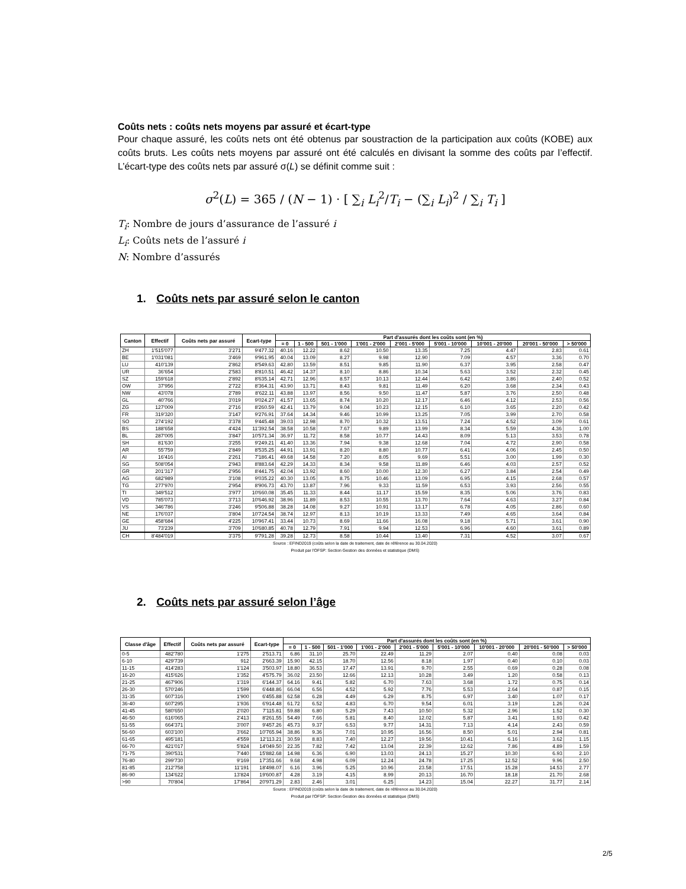Coûts nets : coûts nets moyens par assuré et écart-type
Pour chaque assuré, les coûts nets ont été obtenus par soustraction de la participation aux coûts (KOBE) aux coûts bruts. Les coûts nets moyens par assuré ont été calculés en divisant la somme des coûts par l’effectif. L’écart-type des coûts nets par assuré σ(L) se définit comme suit :
σ<sup>2</sup>(L) = 365 / (N − 1) · [ ∑<sub>i</sub> L<sub>i</sub><sup>2</sup>/T<sub>i</sub> − (∑<sub>i</sub> L<sub>i</sub>)<sup>2</sup> / ∑<sub>i</sub> T<sub>i</sub> ]
T<sub>i</sub>: Nombre de jours d’assurance de l’assuré i
L<sub>i</sub>: Coûts nets de l’assuré i
N: Nombre d’assurés
1. Coûts nets par assuré selon le canton
| Canton | Effectif | Coûts nets par assuré | Ecart-type | Part d'assurés dont les coûts sont (en %) | | | | | | | | |
| --- | --- | --- | --- | --- | --- | --- | --- | --- | --- | --- | --- | --- |
| | | | | = 0 | 1 - 500 | 501 - 1'000 | 1'001 - 2'000 | 2'001 - 5'000 | 5'001 - 10'000 | 10'001 - 20'000 | 20'001 - 50'000 | > 50'000 |
| ZH | 1'515'077 | 3'271 | 9'477.32 | 40.16 | 12.22 | 8.62 | 10.50 | 13.35 | 7.25 | 4.47 | 2.83 | 0.61 |
| BE | 1'031'081 | 3'469 | 9'961.95 | 40.04 | 13.09 | 8.27 | 9.98 | 12.90 | 7.09 | 4.57 | 3.36 | 0.70 |
| LU | 410'139 | 2'862 | 8'549.63 | 42.80 | 13.59 | 8.51 | 9.85 | 11.90 | 6.37 | 3.95 | 2.58 | 0.47 |
| UR | 36'654 | 2'583 | 8'810.51 | 46.42 | 14.37 | 8.10 | 8.86 | 10.34 | 5.63 | 3.52 | 2.32 | 0.45 |
| SZ | 159'618 | 2'892 | 8'635.14 | 42.71 | 12.96 | 8.57 | 10.13 | 12.44 | 6.42 | 3.86 | 2.40 | 0.52 |
| OW | 37'956 | 2'722 | 8'364.31 | 43.90 | 13.71 | 8.43 | 9.81 | 11.49 | 6.20 | 3.68 | 2.34 | 0.43 |
| NW | 43'078 | 2'789 | 8'622.11 | 43.88 | 13.97 | 8.56 | 9.50 | 11.47 | 5.87 | 3.76 | 2.50 | 0.48 |
| GL | 40'766 | 3'019 | 9'024.27 | 41.57 | 13.65 | 8.74 | 10.20 | 12.17 | 6.46 | 4.12 | 2.53 | 0.56 |
| ZG | 127'009 | 2'716 | 8'260.59 | 42.41 | 13.79 | 9.04 | 10.23 | 12.15 | 6.10 | 3.65 | 2.20 | 0.42 |
| FR | 319'320 | 3'147 | 9'276.91 | 37.64 | 14.34 | 9.46 | 10.99 | 13.25 | 7.05 | 3.99 | 2.70 | 0.58 |
| SO | 274'192 | 3'378 | 9'445.48 | 39.03 | 12.98 | 8.70 | 10.32 | 13.51 | 7.24 | 4.52 | 3.09 | 0.61 |
| BS | 188'658 | 4'424 | 11'392.54 | 38.58 | 10.58 | 7.67 | 9.89 | 13.99 | 8.34 | 5.59 | 4.36 | 1.00 |
| BL | 287'005 | 3'847 | 10'571.34 | 36.97 | 11.72 | 8.58 | 10.77 | 14.43 | 8.09 | 5.13 | 3.53 | 0.78 |
| SH | 81'630 | 3'255 | 9'249.21 | 41.40 | 13.36 | 7.94 | 9.38 | 12.68 | 7.04 | 4.72 | 2.90 | 0.58 |
| AR | 55'759 | 2'849 | 8'535.25 | 44.91 | 13.91 | 8.20 | 8.80 | 10.77 | 6.41 | 4.06 | 2.45 | 0.50 |
| AI | 16'416 | 2'261 | 7'186.41 | 49.68 | 14.58 | 7.20 | 8.05 | 9.69 | 5.51 | 3.00 | 1.99 | 0.30 |
| SG | 508'054 | 2'943 | 8'883.64 | 42.29 | 14.33 | 8.34 | 9.58 | 11.89 | 6.46 | 4.03 | 2.57 | 0.52 |
| GR | 201'317 | 2'956 | 8'441.75 | 42.04 | 13.92 | 8.60 | 10.00 | 12.30 | 6.27 | 3.84 | 2.54 | 0.49 |
| AG | 682'989 | 3'108 | 9'035.22 | 40.30 | 13.05 | 8.75 | 10.46 | 13.09 | 6.95 | 4.15 | 2.68 | 0.57 |
| TG | 277'970 | 2'954 | 8'906.73 | 43.70 | 13.87 | 7.96 | 9.33 | 11.59 | 6.53 | 3.93 | 2.56 | 0.55 |
| TI | 349'512 | 3'977 | 10'660.08 | 35.45 | 11.33 | 8.44 | 11.17 | 15.59 | 8.35 | 5.06 | 3.76 | 0.83 |
| VD | 785'073 | 3'713 | 10'646.92 | 38.96 | 11.89 | 8.53 | 10.55 | 13.70 | 7.64 | 4.63 | 3.27 | 0.84 |
| VS | 346'786 | 3'246 | 9'506.88 | 38.28 | 14.08 | 9.27 | 10.91 | 13.17 | 6.78 | 4.05 | 2.86 | 0.60 |
| NE | 176'037 | 3'804 | 10'724.54 | 38.74 | 12.97 | 8.13 | 10.19 | 13.33 | 7.49 | 4.65 | 3.64 | 0.84 |
| GE | 458'684 | 4'225 | 10'967.41 | 33.44 | 10.73 | 8.69 | 11.66 | 16.08 | 9.18 | 5.71 | 3.61 | 0.90 |
| JU | 73'239 | 3'709 | 10'680.85 | 40.78 | 12.79 | 7.91 | 9.94 | 12.53 | 6.96 | 4.60 | 3.61 | 0.89 |
| CH | 8'484'019 | 3'375 | 9'791.28 | 39.28 | 12.73 | 8.58 | 10.44 | 13.40 | 7.31 | 4.52 | 3.07 | 0.67 |
Source : EFIND2019 (coûts selon la date de traitement, date de référence au 30.04.2020)
Produit par l'OFSP: Section Gestion des données et statistique (DMS)
2. Coûts nets par assuré selon l’âge
| Classe d'âge | Effectif | Coûts nets par assuré | Ecart-type | Part d'assurés dont les coûts sont (en %) | | | | | | | | |
| --- | --- | --- | --- | --- | --- | --- | --- | --- | --- | --- | --- | --- |
| | | | | = 0 | 1 - 500 | 501 - 1'000 | 1'001 - 2'000 | 2'001 - 5'000 | 5'001 - 10'000 | 10'001 - 20'000 | 20'001 - 50'000 | > 50'000 |
| 0-5 | 482'780 | 1'275 | 2'513.71 | 6.86 | 31.10 | 25.70 | 22.49 | 11.29 | 2.07 | 0.40 | 0.08 | 0.03 |
| 6-10 | 429'739 | 912 | 2'663.39 | 15.90 | 42.15 | 18.70 | 12.56 | 8.18 | 1.97 | 0.40 | 0.10 | 0.03 |
| 11-15 | 414'283 | 1'124 | 3'503.97 | 18.80 | 36.53 | 17.47 | 13.91 | 9.70 | 2.55 | 0.69 | 0.28 | 0.08 |
| 16-20 | 415'626 | 1'352 | 4'575.79 | 36.02 | 23.50 | 12.66 | 12.13 | 10.28 | 3.49 | 1.20 | 0.58 | 0.13 |
| 21-25 | 467'906 | 1'319 | 6'144.37 | 64.16 | 9.41 | 5.82 | 6.70 | 7.63 | 3.68 | 1.72 | 0.75 | 0.14 |
| 26-30 | 570'246 | 1'599 | 6'448.86 | 66.04 | 6.56 | 4.52 | 5.92 | 7.76 | 5.53 | 2.64 | 0.87 | 0.15 |
| 31-35 | 607'316 | 1'900 | 6'455.88 | 62.58 | 6.28 | 4.49 | 6.29 | 8.75 | 6.97 | 3.40 | 1.07 | 0.17 |
| 36-40 | 607'295 | 1'936 | 6'914.48 | 61.72 | 6.52 | 4.83 | 6.70 | 9.54 | 6.01 | 3.19 | 1.26 | 0.24 |
| 41-45 | 580'650 | 2'020 | 7'115.81 | 59.88 | 6.80 | 5.29 | 7.43 | 10.50 | 5.32 | 2.96 | 1.52 | 0.30 |
| 46-50 | 616'065 | 2'413 | 8'261.55 | 54.49 | 7.66 | 5.81 | 8.40 | 12.02 | 5.87 | 3.41 | 1.93 | 0.42 |
| 51-55 | 664'371 | 3'007 | 9'457.26 | 45.73 | 9.37 | 6.53 | 9.77 | 14.31 | 7.13 | 4.14 | 2.43 | 0.59 |
| 56-60 | 603'100 | 3'662 | 10'765.94 | 38.86 | 9.36 | 7.01 | 10.95 | 16.56 | 8.50 | 5.01 | 2.94 | 0.81 |
| 61-65 | 495'181 | 4'559 | 12'113.21 | 30.59 | 8.83 | 7.40 | 12.27 | 19.56 | 10.41 | 6.16 | 3.62 | 1.15 |
| 66-70 | 421'017 | 5'824 | 14'049.50 | 22.35 | 7.82 | 7.42 | 13.04 | 22.39 | 12.62 | 7.86 | 4.89 | 1.59 |
| 71-75 | 390'531 | 7'440 | 15'882.68 | 14.98 | 6.36 | 6.90 | 13.03 | 24.13 | 15.27 | 10.30 | 6.93 | 2.10 |
| 76-80 | 299'730 | 9'169 | 17'351.66 | 9.68 | 4.98 | 6.09 | 12.24 | 24.78 | 17.25 | 12.52 | 9.96 | 2.50 |
| 81-85 | 212'758 | 11'191 | 18'498.07 | 6.16 | 3.96 | 5.25 | 10.96 | 23.58 | 17.51 | 15.28 | 14.53 | 2.77 |
| 86-90 | 134'622 | 13'824 | 19'600.87 | 4.28 | 3.19 | 4.15 | 8.99 | 20.13 | 16.70 | 18.18 | 21.70 | 2.68 |
| >90 | 70'804 | 17'864 | 20'971.29 | 2.83 | 2.46 | 3.01 | 6.25 | 14.23 | 15.04 | 22.27 | 31.77 | 2.14 |
Source : EFIND2019 (coûts selon la date de traitement, date de référence au 30.04.2020)
Produit par l'OFSP: Section Gestion des données et statistique (DMS)
2/5